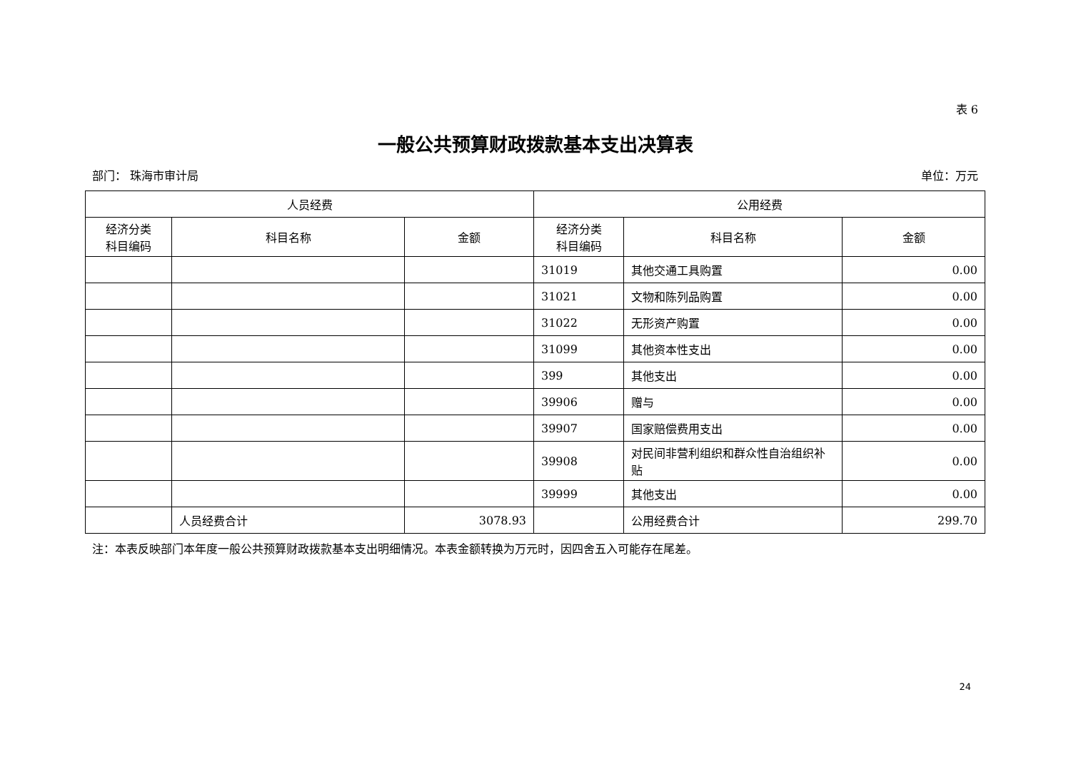表 6
一般公共预算财政拨款基本支出决算表
部门： 珠海市审计局 单位：万元
| 人员经费 | | | 公用经费 | | |
| --- | --- | --- | --- | --- | --- |
| 经济分类 科目编码 | 科目名称 | 金额 | 经济分类 科目编码 | 科目名称 | 金额 |
| | | | 31019 | 其他交通工具购置 | 0.00 |
| | | | 31021 | 文物和陈列品购置 | 0.00 |
| | | | 31022 | 无形资产购置 | 0.00 |
| | | | 31099 | 其他资本性支出 | 0.00 |
| | | | 399 | 其他支出 | 0.00 |
| | | | 39906 | 赠与 | 0.00 |
| | | | 39907 | 国家赔偿费用支出 | 0.00 |
| | | | 39908 | 对民间非营利组织和群众性自治组织补贴 | 0.00 |
| | | | 39999 | 其他支出 | 0.00 |
| | 人员经费合计 | 3078.93 | | 公用经费合计 | 299.70 |
注：本表反映部门本年度一般公共预算财政拨款基本支出明细情况。本表金额转换为万元时，因四舍五入可能存在尾差。
24